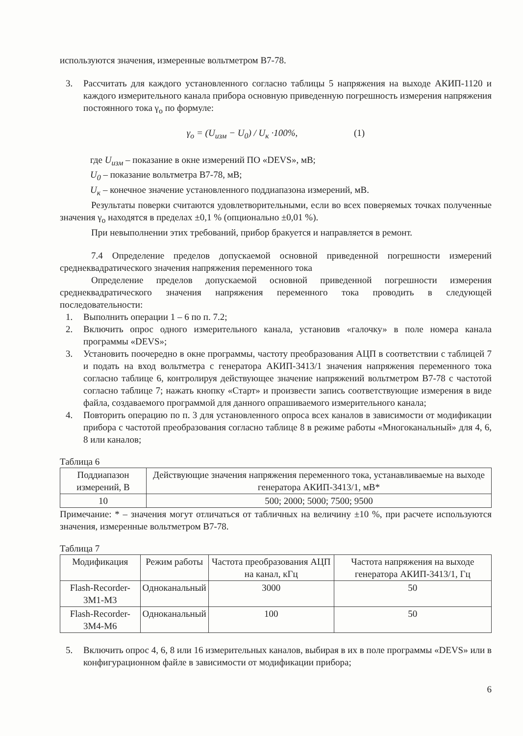используются значения, измеренные вольтметром В7-78.
3. Рассчитать для каждого установленного согласно таблицы 5 напряжения на выходе АКИП-1120 и каждого измерительного канала прибора основную приведенную погрешность измерения напряжения постоянного тока γ<sub>о</sub> по формуле:
γ<sub>о</sub> = (U<sub>изм</sub> − U<sub>0</sub>) / U<sub>к</sub> ·100%, (1)
где U<sub>изм</sub> – показание в окне измерений ПО «DEVS», мВ;
U<sub>0</sub> – показание вольтметра В7-78, мВ;
U<sub>к</sub> – конечное значение установленного поддиапазона измерений, мВ.
Результаты поверки считаются удовлетворительными, если во всех поверяемых точках полученные значения γ<sub>о</sub> находятся в пределах ±0,1 % (опционально ±0,01 %).
При невыполнении этих требований, прибор бракуется и направляется в ремонт.
7.4 Определение пределов допускаемой основной приведенной погрешности измерений среднеквадратического значения напряжения переменного тока
Определение пределов допускаемой основной приведенной погрешности измерения среднеквадратического значения напряжения переменного тока проводить в следующей последовательности:
1. Выполнить операции 1 – 6 по п. 7.2;
2. Включить опрос одного измерительного канала, установив «галочку» в поле номера канала программы «DEVS»;
3. Установить поочередно в окне программы, частоту преобразования АЦП в соответствии с таблицей 7 и подать на вход вольтметра с генератора АКИП-3413/1 значения напряжения переменного тока согласно таблице 6, контролируя действующее значение напряжений вольтметром В7-78 с частотой согласно таблице 7; нажать кнопку «Старт» и произвести запись соответствующие измерения в виде файла, создаваемого программой для данного опрашиваемого измерительного канала;
4. Повторить операцию по п. 3 для установленного опроса всех каналов в зависимости от модификации прибора с частотой преобразования согласно таблице 8 в режиме работы «Многоканальный» для 4, 6, 8 или каналов;
Таблица 6
| Поддиапазон измерений, В | Действующие значения напряжения переменного тока, устанавливаемые на выходе генератора АКИП-3413/1, мВ* |
| --- | --- |
| 10 | 500; 2000; 5000; 7500; 9500 |
Примечание: * – значения могут отличаться от табличных на величину ±10 %, при расчете используются значения, измеренные вольтметром В7-78.
Таблица 7
| Модификация | Режим работы | Частота преобразования АЦП на канал, кГц | Частота напряжения на выходе генератора АКИП-3413/1, Гц |
| --- | --- | --- | --- |
| Flash-Recorder-3M1-M3 | Одноканальный | 3000 | 50 |
| Flash-Recorder-3M4-M6 | Одноканальный | 100 | 50 |
5. Включить опрос 4, 6, 8 или 16 измерительных каналов, выбирая в их в поле программы «DEVS» или в конфигурационном файле в зависимости от модификации прибора;
6